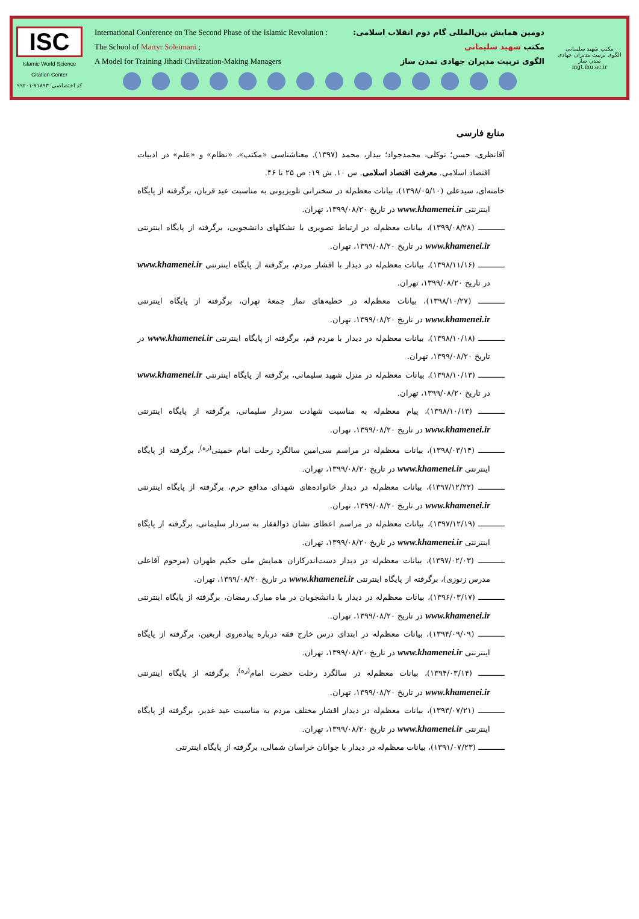ISC
Islamic World Science Citation Center
کد اختصاصی: ۷۱۸۹۳-۹۹۲۰۱
International Conference on The Second Phase of the Islamic Revolution : دومین همایش بین‌المللی گام دوم انقلاب اسلامی:
The School of Martyr Soleimani ; مکتب شهید سلیمانی
A Model for Training Jihadi Civilization-Making Managers الگوی تربیت مدیران جهادی تمدن ساز
مکتب شهید سلیمانی
الگوی تربیت مدیران جهادی تمدن ساز
mgt.ihu.ac.ir
منابع فارسی
آقانظری، حسن؛ توکلی، محمدجواد؛ بیدار، محمد (۱۳۹۷). معناشناسی «مکتب»، «نظام» و «علم» در ادبیات اقتصاد اسلامی. معرفت اقتصاد اسلامی. س ۱۰. ش ۱۹: ص ۲۵ تا ۴۶.
خامنه‌ای، سیدعلی (۱۳۹۸/۰۵/۱۰)، بیانات معظم‌له در سخنرانی تلویزیونی به مناسبت عید قربان، برگرفته از پایگاه اینترنتی www.khamenei.ir در تاریخ ۱۳۹۹/۰۸/۲۰، تهران.
ـــــــــــ (۱۳۹۹/۰۸/۲۸)، بیانات معظم‌له در ارتباط تصویری با تشکلهای دانشجویی، برگرفته از پایگاه اینترنتی www.khamenei.ir در تاریخ ۱۳۹۹/۰۸/۲۰، تهران.
ـــــــــــ (۱۳۹۸/۱۱/۱۶)، بیانات معظم‌له در دیدار با اقشار مردم، برگرفته از پایگاه اینترنتی www.khamenei.ir در تاریخ ۱۳۹۹/۰۸/۲۰، تهران.
ـــــــــــ (۱۳۹۸/۱۰/۲۷)، بیانات معظم‌له در خطبه‌های نماز جمعهٔ تهران، برگرفته از پایگاه اینترنتی www.khamenei.ir در تاریخ ۱۳۹۹/۰۸/۲۰، تهران.
ـــــــــــ (۱۳۹۸/۱۰/۱۸)، بیانات معظم‌له در دیدار با مردم قم، برگرفته از پایگاه اینترنتی www.khamenei.ir در تاریخ ۱۳۹۹/۰۸/۲۰، تهران.
ـــــــــــ (۱۳۹۸/۱۰/۱۳)، بیانات معظم‌له در منزل شهید سلیمانی، برگرفته از پایگاه اینترنتی www.khamenei.ir در تاریخ ۱۳۹۹/۰۸/۲۰، تهران.
ـــــــــــ (۱۳۹۸/۱۰/۱۳)، پیام معظم‌له به مناسبت شهادت سردار سلیمانی، برگرفته از پایگاه اینترنتی www.khamenei.ir در تاریخ ۱۳۹۹/۰۸/۲۰، تهران.
ـــــــــــ (۱۳۹۸/۰۳/۱۴)، بیانات معظم‌له در مراسم سی‌امین سالگرد رحلت امام خمینی<sup>(ره)</sup>، برگرفته از پایگاه اینترنتی www.khamenei.ir در تاریخ ۱۳۹۹/۰۸/۲۰، تهران.
ـــــــــــ (۱۳۹۷/۱۲/۲۲)، بیانات معظم‌له در دیدار خانواده‌های شهدای مدافع حرم، برگرفته از پایگاه اینترنتی www.khamenei.ir در تاریخ ۱۳۹۹/۰۸/۲۰، تهران.
ـــــــــــ (۱۳۹۷/۱۲/۱۹)، بیانات معظم‌له در مراسم اعطای نشان ذوالفقار به سردار سلیمانی، برگرفته از پایگاه اینترنتی www.khamenei.ir در تاریخ ۱۳۹۹/۰۸/۲۰، تهران.
ـــــــــــ (۱۳۹۷/۰۲/۰۳)، بیانات معظم‌له در دیدار دست‌اندرکاران همایش ملی حکیم طهران (مرحوم آقاعلی مدرس زنوزی)، برگرفته از پایگاه اینترنتی www.khamenei.ir در تاریخ ۱۳۹۹/۰۸/۲۰، تهران.
ـــــــــــ (۱۳۹۶/۰۳/۱۷)، بیانات معظم‌له در دیدار با دانشجویان در ماه مبارک رمضان، برگرفته از پایگاه اینترنتی www.khamenei.ir در تاریخ ۱۳۹۹/۰۸/۲۰، تهران.
ـــــــــــ (۱۳۹۴/۰۹/۰۹)، بیانات معظم‌له در ابتدای درس خارج فقه درباره پیاده‌روی اربعین، برگرفته از پایگاه اینترنتی www.khamenei.ir در تاریخ ۱۳۹۹/۰۸/۲۰، تهران.
ـــــــــــ (۱۳۹۴/۰۳/۱۴)، بیانات معظم‌له در سالگرد رحلت حضرت امام<sup>(ره)</sup>، برگرفته از پایگاه اینترنتی www.khamenei.ir در تاریخ ۱۳۹۹/۰۸/۲۰، تهران.
ـــــــــــ (۱۳۹۳/۰۷/۲۱)، بیانات معظم‌له در دیدار اقشار مختلف مردم به مناسبت عید غدیر، برگرفته از پایگاه اینترنتی www.khamenei.ir در تاریخ ۱۳۹۹/۰۸/۲۰، تهران.
ـــــــــــ (۱۳۹۱/۰۷/۲۳)، بیانات معظم‌له در دیدار با جوانان خراسان شمالی، برگرفته از پایگاه اینترنتی